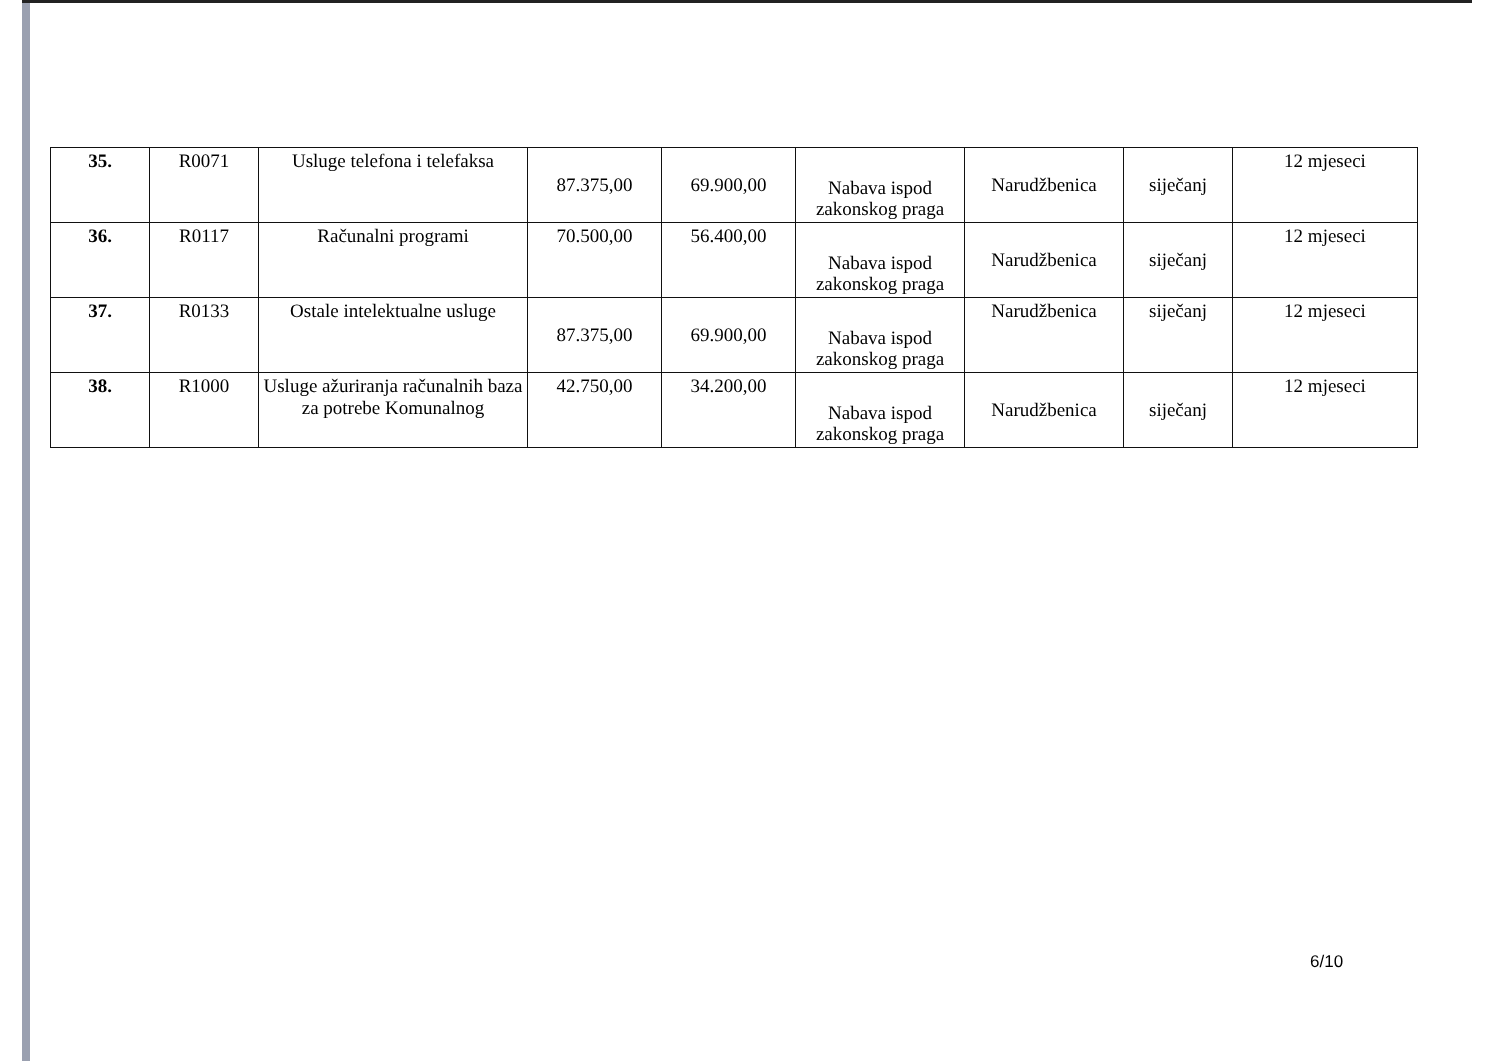| 35. | R0071 | Usluge telefona i telefaksa | 87.375,00 | 69.900,00 | Nabava ispod zakonskog praga | Narudžbenica | siječanj | 12 mjeseci |
| 36. | R0117 | Računalni programi | 70.500,00 | 56.400,00 | Nabava ispod zakonskog praga | Narudžbenica | siječanj | 12 mjeseci |
| 37. | R0133 | Ostale intelektualne usluge | 87.375,00 | 69.900,00 | Nabava ispod zakonskog praga | Narudžbenica | siječanj | 12 mjeseci |
| 38. | R1000 | Usluge ažuriranja računalnih baza za potrebe Komunalnog | 42.750,00 | 34.200,00 | Nabava ispod zakonskog praga | Narudžbenica | siječanj | 12 mjeseci |
6/10